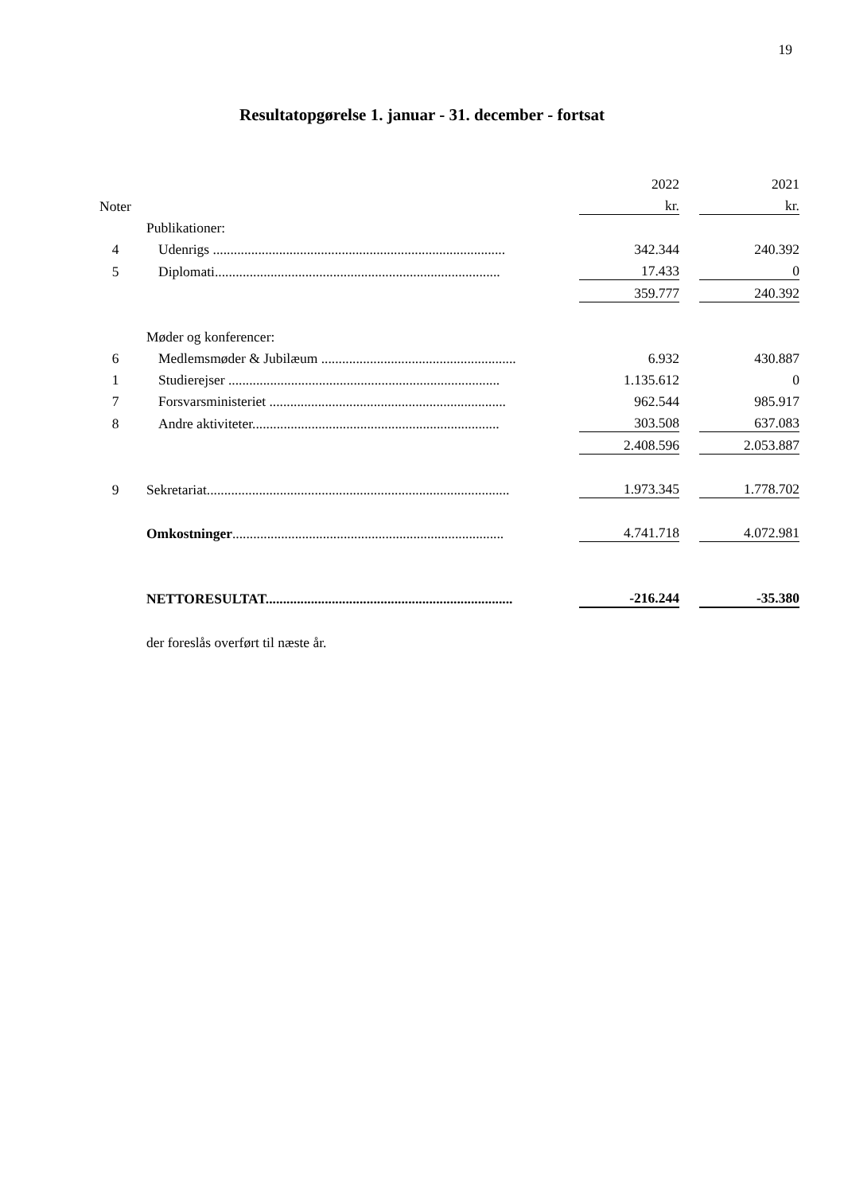19
Resultatopgørelse 1. januar - 31. december - fortsat
| | | | 2022 | | 2021 |
| Noter | | | kr. | | kr. |
| | | Publikationer: | | | |
| 4 | | Udenrigs .................................................................................... | 342.344 | | 240.392 |
| 5 | | Diplomati.................................................................................. | 17.433 | | 0 |
| | | | 359.777 | | 240.392 |
| | | Møder og konferencer: | | | |
| 6 | | Medlemsmøder & Jubilæum ........................................................ | 6.932 | | 430.887 |
| 1 | | Studierejser .............................................................................. | 1.135.612 | | 0 |
| 7 | | Forsvarsministeriet .................................................................... | 962.544 | | 985.917 |
| 8 | | Andre aktiviteter....................................................................... | 303.508 | | 637.083 |
| | | | 2.408.596 | | 2.053.887 |
| 9 | | Sekretariat....................................................................................... | 1.973.345 | | 1.778.702 |
| | | Omkostninger .............................................................................. | 4.741.718 | | 4.072.981 |
| | | NETTORESULTAT....................................................................... | -216.244 | | -35.380 |
| | | der foreslås overført til næste år. | | | |